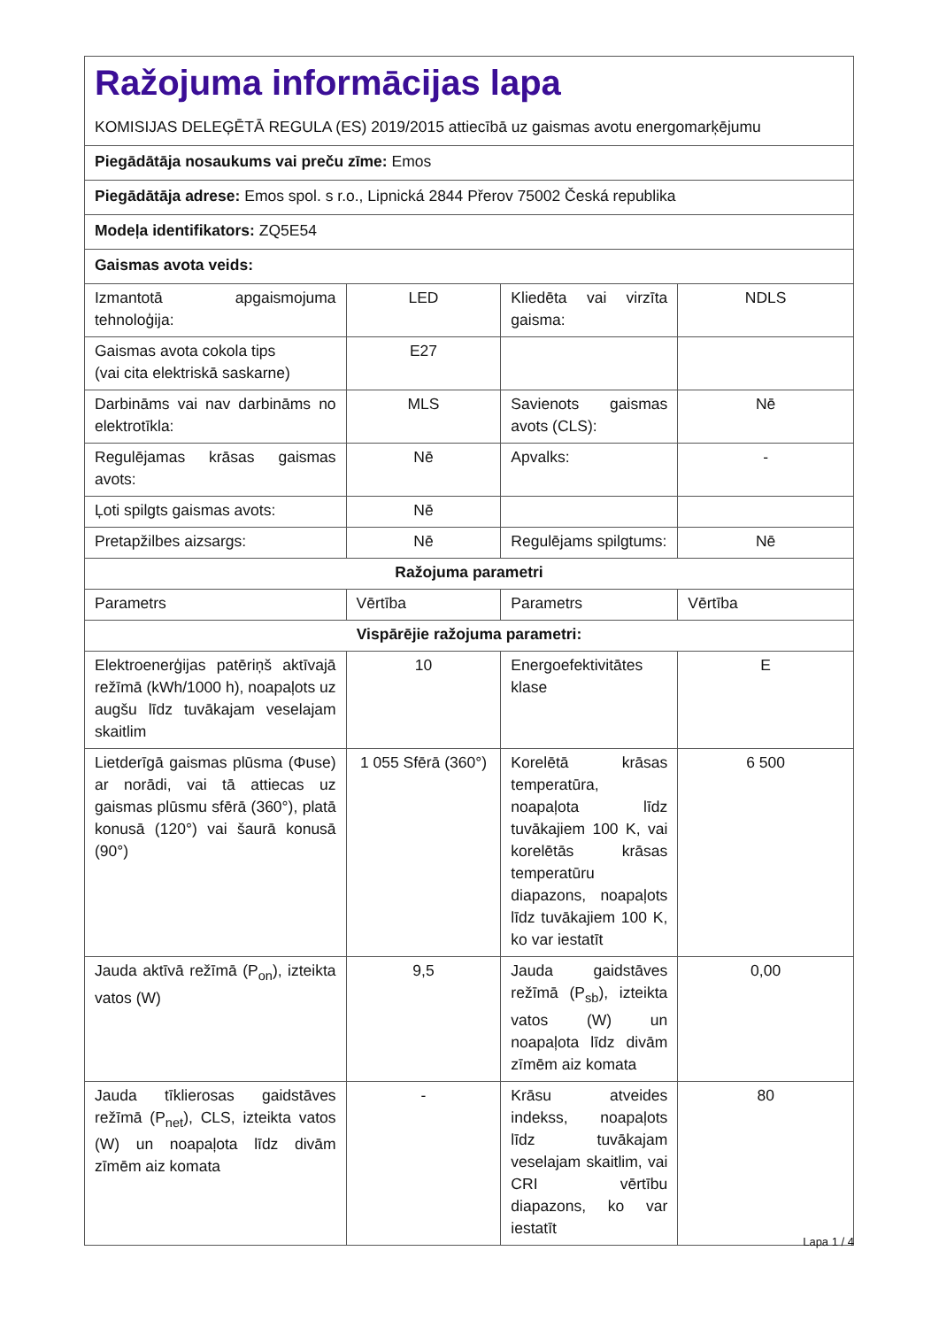| Ražojuma informācijas lapa KOMISIJAS DELEĢĒTĀ REGULA (ES) 2019/2015 attiecībā uz gaismas avotu energomarķējumu | | | |
| Piegādātāja nosaukums vai preču zīme: Emos | | | |
| Piegādātāja adrese: Emos spol. s r.o., Lipnická 2844 Přerov 75002 Česká republika | | | |
| Modeļa identifikators: ZQ5E54 | | | |
| Gaismas avota veids: | | | |
| Izmantotā apgaismojuma tehnoloģija: | LED | Kliedēta vai virzīta gaisma: | NDLS |
| Gaismas avota cokola tips (vai cita elektriskā saskarne) | E27 | | |
| Darbināms vai nav darbināms no elektrotīkla: | MLS | Savienots gaismas avots (CLS): | Nē |
| Regulējamas krāsas gaismas avots: | Nē | Apvalks: | - |
| Ļoti spilgts gaismas avots: | Nē | | |
| Pretapžilbes aizsargs: | Nē | Regulējams spilgtums: | Nē |
| Ražojuma parametri | | | |
| Parametrs | Vērtība | Parametrs | Vērtība |
| Vispārējie ražojuma parametri: | | | |
| Elektroenerģijas patēriņš aktīvajā režīmā (kWh/1000 h), noapaļots uz augšu līdz tuvākajam veselajam skaitlim | 10 | Energoefektivitātes klase | E |
| Lietderīgā gaismas plūsma (Φuse) ar norādi, vai tā attiecas uz gaismas plūsmu sfērā (360°), platā konusā (120°) vai šaurā konusā (90°) | 1 055 Sfērā (360°) | Korelētā krāsas temperatūra, noapaļota līdz tuvākajiem 100 K, vai korelētās krāsas temperatūru diapazons, noapaļots līdz tuvākajiem 100 K, ko var iestatīt | 6 500 |
| Jauda aktīvā režīmā (P<sub>on</sub>), izteikta vatos (W) | 9,5 | Jauda gaidstāves režīmā (P<sub>sb</sub>), izteikta vatos (W) un noapaļota līdz divām zīmēm aiz komata | 0,00 |
| Jauda tīklierosas gaidstāves režīmā (P<sub>net</sub>), CLS, izteikta vatos (W) un noapaļota līdz divām zīmēm aiz komata | - | Krāsu atveides indekss, noapaļots līdz tuvākajam veselajam skaitlim, vai CRI vērtību diapazons, ko var iestatīt | 80 |
Lapa 1 / 4